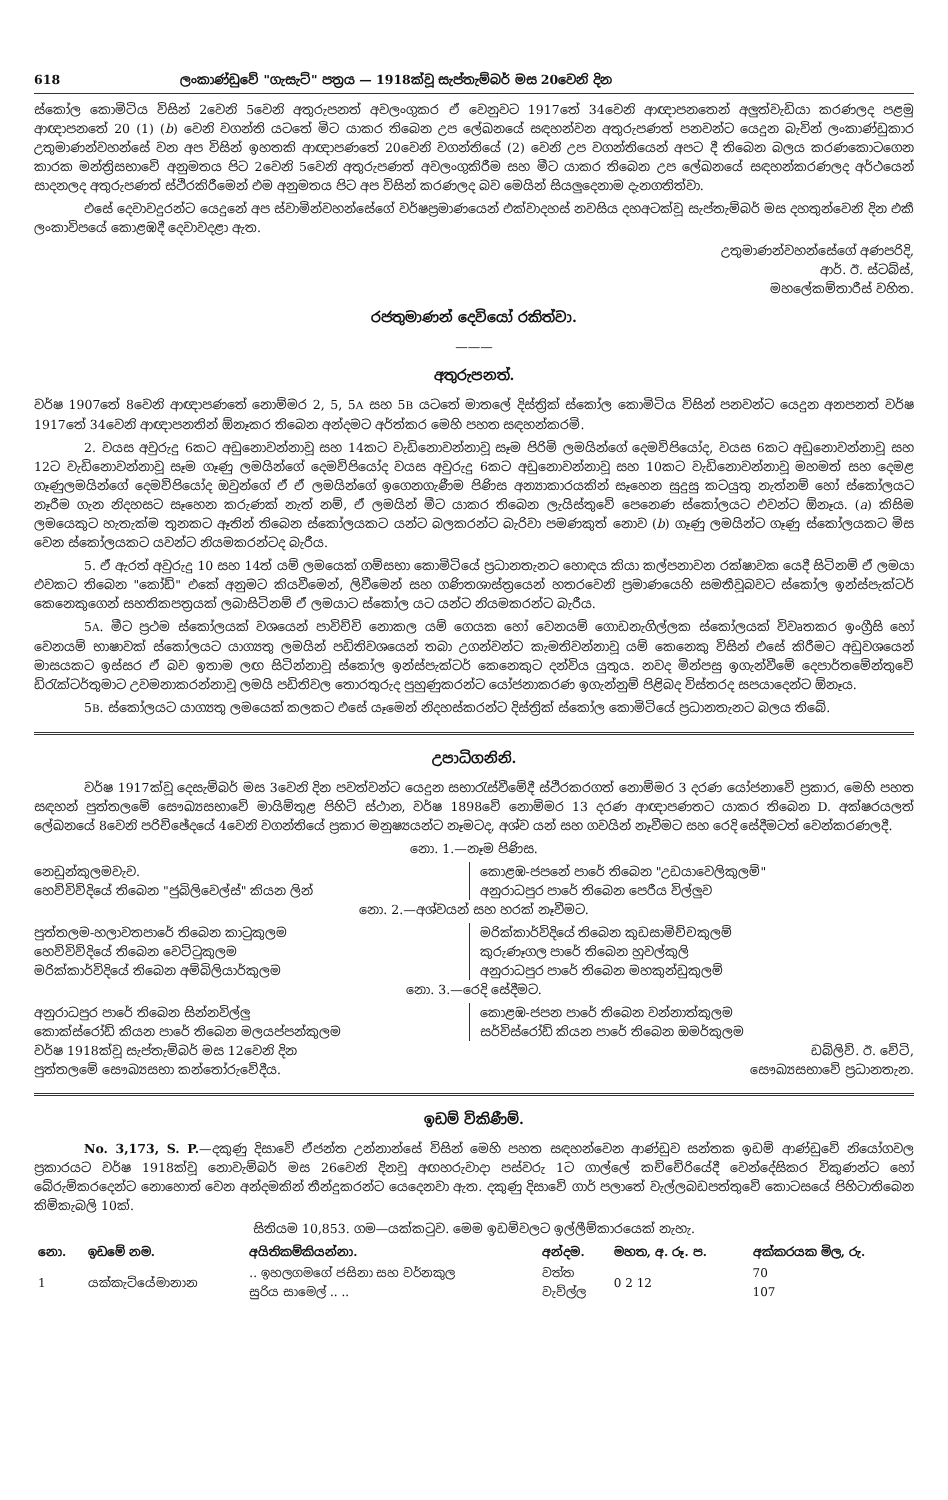618 ලංකාණ්ඩුවේ "ගැසැට්" පත්‍රය — 1918ක්වූ සැප්තැම්බර් මස 20වෙනි දින
ස්කෝල කොමිටිය විසින් 2වෙනි 5වෙනි අතුරුපනත් අවලංගුකර ඒ වෙනුවට 1917තේ 34වෙනි ආඥාපනතෙන් අලුත්වැඩියා කරණලද පළමු ආඥාපනතේ 20 (1) (b) වෙනි වගන්ති යටතේ මිට යාකර තිබෙන උප ලේඛනයේ සඳහන්වන අතුරුපණත් පනවන්ට යෙදුන බැවින් ලංකාණ්ඩුකාර උතුමාණන්වහන්සේ වන අප විසින් ඉහතකි ආඥාපණතේ 20වෙනි වගන්තියේ (2) වෙනි උප වගන්තියෙන් අපට දී තිබෙන බලය කරණකොටගෙන කාරක මන්ත්‍රිසභාවේ අනුමතය පිට 2වෙනි 5වෙනි අතුරුපණත් අවලංගුකිරීම සහ මීට යාකර තිබෙන උප ලේඛනයේ සඳහන්කරණලද අර්ථයෙන් සාදනලද අතුරුපණත් ස්ථිරකිරීමෙන් එම අනුමතය පිට අප විසින් කරණලද බව මෙයින් සියලුදෙනාම දැනගතිත්වා.
එසේ දෙවාවදුරන්ට යෙදුනේ අප ස්වාමින්වහන්සේගේ වර්ෂප්‍රමාණයෙන් එක්වාදහස් නවසිය දහඅටක්වූ සැප්තැම්බර් මස දහතුන්වෙනි දින එකී ලංකාවිපයේ කොළඹදී දෙවාවදළා ඇත.
උතුමාණන්වහන්සේගේ අණපරිදි,
ආර්. ඊ. ස්ටබ්ස්,
මහලේකම්තාරීස් වහිත.
රජතුමාණන් දෙවියෝ රකිත්වා.
———
අතුරුපනත්.
වර්ෂ 1907තේ 8වෙනි ආඥාපණතේ නොම්මර 2, 5, 5A සහ 5B යටතේ මාතලේ දිස්ත්‍රික් ස්කෝල කොමිටිය විසින් පනවන්ට යෙදුන අනපනත් වර්ෂ 1917තේ 34වෙනි ආඥාපනතින් ඕනෑකර තිබෙන අන්දමට අර්ත්කර මෙහි පහත සඳහන්කරමි.
2. වයස අවුරුදු 6කට අඩුනොවන්නාවූ සහ 14කට වැඩිනොවන්නාවූ සෑම පිරිමි ලමයින්ගේ දෙමව්පියෝද, වයස 6කට අඩුනොවන්නාවූ සහ 12ට වැඩිනොවන්නාවූ සෑම ගෑණු ලමයින්ගේ දෙමව්පියෝද වයස අවුරුදු 6කට අඩුනොවන්නාවූ සහ 10කට වැඩිනොවන්නාවූ මහමත් සහ දෙමළ ගෑණුලමයින්ගේ දෙමව්පියෝද ඔවුන්ගේ ඒ ඒ ලමයින්ගේ ඉගෙනගැණීම පිණිස අන්‍යාකාරයකින් සෑහෙන සුදුසු කටයුතු නැත්නම් හෝ ස්කෝලයට නෑරීම ගැන නිදහසට සෑහෙන කරුණක් නැත් නම්, ඒ ලමයින් මීට යාකර තිබෙන ලැයිස්තුවේ පෙනෙණ ස්කෝලයට එවන්ට ඕනෑය. (a) කිසිම ලමයෙකුට හැතැක්ම තුනකට ඈතින් තිබෙන ස්කෝලයකට යන්ට බලකරන්ට බැරිවා පමණකුත් නොව (b) ගෑණු ලමයින්ට ගෑණු ස්කෝලයකට මිස වෙන ස්කෝලයකට යවන්ට නියමකරන්ටද බැරීය.
5. ඒ ඇරත් අවුරුදු 10 සහ 14ත් යම් ලමයෙක් ගම්සභා කොමිටියේ ප්‍රධානතැනට හොඳය කියා කල්පනාවන රක්ෂාවක යෙදී සිටිනම් ඒ ලමයා එවකට තිබෙන "කෝඩ්" එකේ අනුමට කියවීමෙන්, ලිවීමෙන් සහ ගණිතශාස්ත්‍රයෙන් හතරවෙනි ප්‍රමාණයෙහි සමතීවූබවට ස්කෝල ඉන්ස්පැක්ටර් කෙනෙකුගෙන් සහතිකපත්‍රයක් ලබාසිටිනම් ඒ ලමයාට ස්කෝල යට යන්ට නියමකරන්ට බැරීය.
5A. මීට ප්‍රථම ස්කෝලයක් වශයෙන් පාවිච්චි නොකල යම් ගෙයක හෝ වෙනයම් ගොඩනැගිල්ලක ස්කෝලයක් විවෘතකර ඉංග්‍රීසි හෝ වෙනයම් භාෂාවක් ස්කෝලයට යාග්‍යතු ලමයින් පඩිතිවශයෙන් තබා උගන්වන්ට කැමතිවන්නාවූ යම් කෙනෙකු විසින් එසේ කිරීමට අඩුවශයෙන් මාසයකට ඉස්සර ඒ බව ඉතාම ලඟ සිටින්නාවූ ස්කෝල ඉන්ස්පැක්ටර් කෙනෙකුට දන්විය යුතුය. නවද මින්පසු ඉගැන්වීමේ දෙපාර්තමේන්තුවේ ඩිරැක්ටර්තුමාට උවමනාකරන්නාවූ ලමයි පඩිතිවල තොරතුරුද පුහුණුකරන්ට යෝජනාකරණ ඉගැන්නුම් පිළිබද විස්තරද සපයාදෙන්ට ඕනෑය.
5B. ස්කෝලයට යාග්‍යතු ලමයෙක් කලකට එසේ යෑමෙන් නිදහස්කරන්ට දිස්ත්‍රික් ස්කෝල කොමිටියේ ප්‍රධානතැනට බලය තිබේ.
උපාධිගනිනි.
වර්ෂ 1917ක්වූ දෙසැම්බර් මස 3වෙනි දින පවත්වන්ට යෙදුන සභාරැස්වීමේදී ස්ථිරකරගත් නොම්මර 3 දරණ යෝජනාවේ ප්‍රකාර, මෙහි පහත සඳහන් පුත්තලමේ සෞඛ්‍යසභාවේ මායිම්තුළ පිහිටි ස්ථාන, වර්ෂ 1898වේ නොම්මර 13 දරණ ආඥාපණතට යාකර තිබෙන D. අක්ෂරයලත් ලේඛනයේ 8වෙනි පරිච්ඡේදයේ 4වෙනි වගන්තියේ ප්‍රකාර මනුෂ්‍යයන්ට නෑමටද, අශ්ව යන් සහ ගවයින් නෑවීමට සහ රෙදි සේදීමටත් වෙන්කරණලදී.
නො. 1.—නෑම පිණිස.
නෙඩුන්කුලමවැව.
හෙව්විව්දියේ තිබෙන "ජුබිලිවෙල්ස්" කියන ලින්
කොළඹ-ජපනේ පාරේ තිබෙන "උඩයාවෙලිකුලම්"
අනුරාධපුර පාරේ තිබෙන පෙරීය විල්ලුව
නො. 2.—අශ්වයන් සහ හරක් නෑවීමට.
පුත්තලම-හලාවතපාරේ තිබෙන කාටුකුලම
හෙව්විව්දියේ තිබෙන වෙට්ටුකුලම
මරික්කාර්විදියේ තිබෙන අම්බිලියාර්කුලම
මරික්කාර්විදියේ තිබෙන කුඩසාමිච්චකුලම්
කුරුණෑගල පාරේ තිබෙන හුවල්කුලි
අනුරාධපුර පාරේ තිබෙන මහකුන්ඩුකුලම්
නො. 3.—රෙදි සේදීමට.
අනුරාධපුර පාරේ තිබෙන සින්නවිල්ලු
කොක්ස්රෝඩ් කියන පාරේ තිබෙන මලයප්පන්කුලම
කොළඹ-ජපන පාරේ තිබෙන වන්නාත්කුලම
සර්විස්රෝඩ් කියන පාරේ තිබෙන ඔමර්කුලම
වර්ෂ 1918ක්වූ සැප්තැම්බර් මස 12වෙනි දින
පුත්තලමේ සෞඛ්‍යසභා කන්තෝරුවේදීය.
ඩබ්ලිව්. ඊ. වේටි,
සෞඛ්‍යසභාවේ ප්‍රධානතැන.
ඉඩම් විකිණීම්.
No. 3,173, S. P.—දකුණු දිසාවේ ඒජන්ත උන්නාන්සේ විසින් මෙහි පහත සඳහන්වෙන ආණ්ඩුව සන්තක ඉඩම් ආණ්ඩුවේ නියෝගවල ප්‍රකාරයට වර්ෂ 1918ක්වූ නොවැම්බර් මස 26වෙනි දිනවූ අඟහරුවාදා පස්වරු 1ට ගාල්ලේ කච්චේරියේදී වෙන්දේසිකර විකුණන්ට හෝ බේරුම්කරදෙන්ට නොහොත් වෙන අන්දමකින් තීන්දුකරන්ට යෙදෙනවා ඇත. දකුණු දිසාවේ ගාර් පලාතේ වැල්ලබඩපත්තුවේ කොටසයේ පිහිටාතිබෙන කිම්කැබලි 10ක්.
සිතියම 10,853. ගම—යක්කටුව. මෙම ඉඩම්වලට ඉල්ලීම්කාරයෙක් නැහැ.
| නො. | ඉඩමේ නම. | අයිතිකම්කියන්නා. | අන්දම. | මහත, අ. රූ. ප. | අක්කරයක මිල, රු. |
| --- | --- | --- | --- | --- | --- |
| 1 | යක්කැටියේමානාන | .. ඉහලගමගේ ජසිනා සහ වර්නකුල සුරිය සාමෙල් .. .. | වත්ත වැව්ල්ල | 0 2 12 | 70 107 |